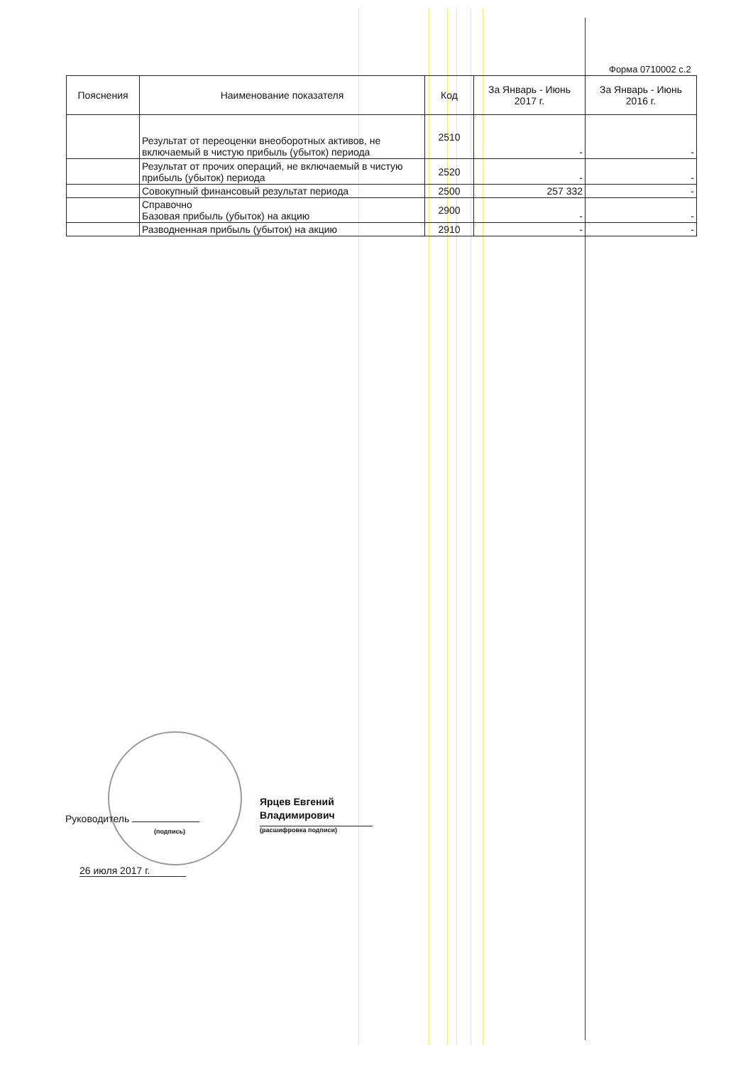Форма 0710002 с.2
| Пояснения | Наименование показателя | Код | За Январь - Июнь 2017 г. | За Январь - Июнь 2016 г. |
| --- | --- | --- | --- | --- |
| | Результат от переоценки внеоборотных активов, не включаемый в чистую прибыль (убыток) периода | 2510 | - | - |
| | Результат от прочих операций, не включаемый в чистую прибыль (убыток) периода | 2520 | - | - |
| | Совокупный финансовый результат периода | 2500 | 257 332 | - |
| | Справочно Базовая прибыль (убыток) на акцию | 2900 | - | - |
| | Разводненная прибыль (убыток) на акцию | 2910 | - | - |
Руководитель
(подпись)
Ярцев Евгений
Владимирович
(расшифровка подписи)
26 июля 2017 г.